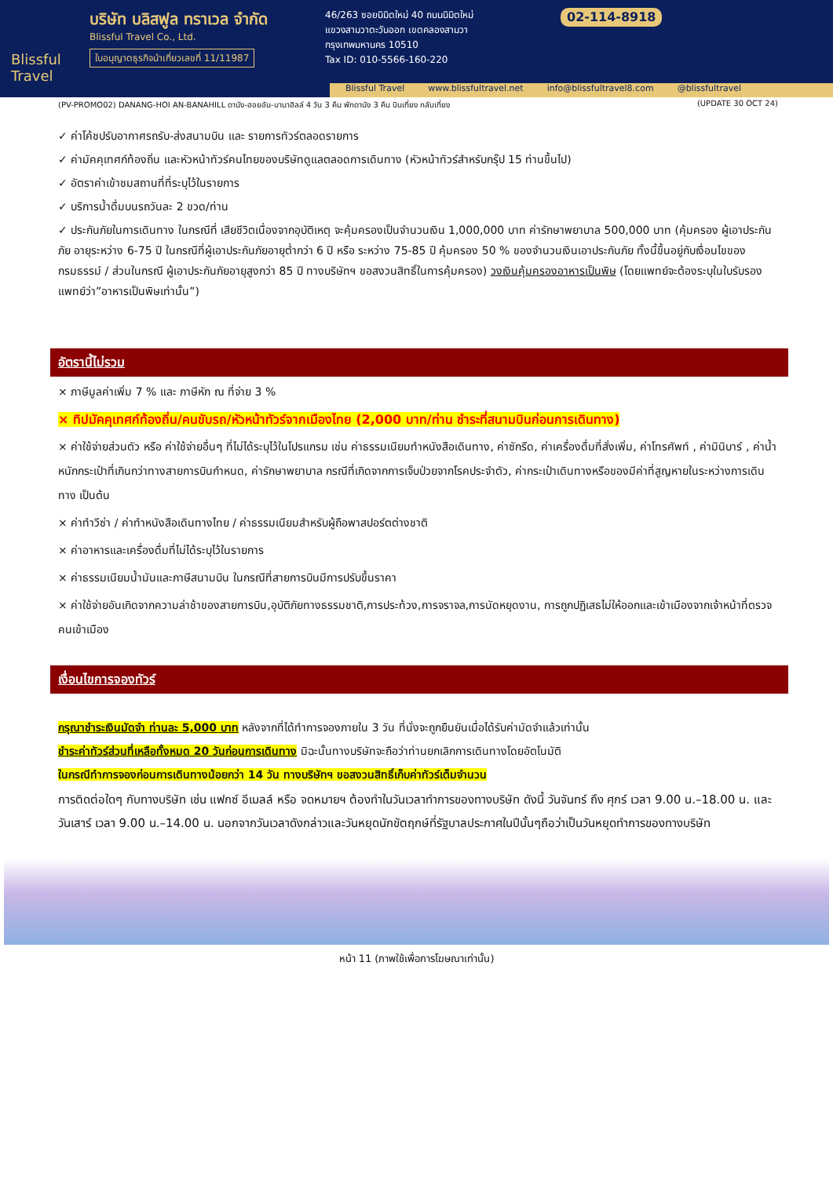Blissful Travel
บริษัท บลิสฟูล ทราเวล จำกัด
Blissful Travel Co., Ltd.
ใบอนุญาตธุรกิจนำเที่ยวเลขที่ 11/11987
46/263 ซอยนิมิตใหม่ 40 ถนนนิมิตใหม่
แขวงสามวาตะวันออก เขตคลองสามวา
กรุงเทพมหานคร 10510
Tax ID: 010-5566-160-220
02-114-8918
Blissful Travel www.blissfultravel.net info@blissfultravel8.com @blissfultravel
(PV-PROMO02) DANANG-HOI AN-BANAHILL ดานัง-ฮอยอัน-บานาฮิลล์ 4 วัน 3 คืน พักดานัง 3 คืน บินเที่ยง กลับเที่ยง (UPDATE 30 OCT 24)
✓ ค่าโค้ชปรับอากาศรถรับ-ส่งสนามบิน และ รายการทัวร์ตลอดรายการ
✓ ค่ามัคคุเทศก์ท้องถิ่น และหัวหน้าทัวร์คนไทยของบริษัทดูแลตลอดการเดินทาง (หัวหน้าทัวร์สำหรับกรุ๊ป 15 ท่านขึ้นไป)
✓ อัตราค่าเข้าชมสถานที่ที่ระบุไว้ในรายการ
✓ บริการน้ำดื่มบนรถวันละ 2 ขวด/ท่าน
✓ ประกันภัยในการเดินทาง ในกรณีที่ เสียชีวิตเนื่องจากอุบัติเหตุ จะคุ้มครองเป็นจำนวนเงิน 1,000,000 บาท ค่ารักษาพยาบาล 500,000 บาท (คุ้มครอง ผู้เอาประกันภัย อายุระหว่าง 6-75 ปี ในกรณีที่ผู้เอาประกันภัยอายุต่ำกว่า 6 ปี หรือ ระหว่าง 75-85 ปี คุ้มครอง 50 % ของจำนวนเงินเอาประกันภัย ทั้งนี้ขึ้นอยู่กับเงื่อนไขของกรมธรรม์ / ส่วนในกรณี ผู้เอาประกันภัยอายุสูงกว่า 85 ปี ทางบริษัทฯ ขอสงวนสิทธิ์ในการคุ้มครอง) วงเงินคุ้มครองอาหารเป็นพิษ (โดยแพทย์จะต้องระบุในใบรับรองแพทย์ว่า”อาหารเป็นพิษเท่านั้น”)
อัตรานี้ไม่รวม
× ภาษีมูลค่าเพิ่ม 7 % และ ภาษีหัก ณ ที่จ่าย 3 %
× ทิปมัคคุเทศก์ท้องถิ่น/คนขับรถ/หัวหน้าทัวร์จากเมืองไทย (2,000 บาท/ท่าน ชำระที่สนามบินก่อนการเดินทาง)
× ค่าใช้จ่ายส่วนตัว หรือ ค่าใช้จ่ายอื่นๆ ที่ไม่ได้ระบุไว้ในโปรแกรม เช่น ค่าธรรมเนียมทำหนังสือเดินทาง, ค่าซักรีด, ค่าเครื่องดื่มที่สั่งเพิ่ม, ค่าโทรศัพท์ , ค่ามินิบาร์ , ค่าน้ำหนักกระเป๋าที่เกินกว่าทางสายการบินกำหนด, ค่ารักษาพยาบาล กรณีที่เกิดจากการเจ็บป่วยจากโรคประจำตัว, ค่ากระเป๋าเดินทางหรือของมีค่าที่สูญหายในระหว่างการเดินทาง เป็นต้น
× ค่าทำวีซ่า / ค่าทำหนังสือเดินทางไทย / ค่าธรรมเนียมสำหรับผู้ถือพาสปอร์ตต่างชาติ
× ค่าอาหารและเครื่องดื่มที่ไม่ได้ระบุไว้ในรายการ
× ค่าธรรมเนียมน้ำมันและภาษีสนามบิน ในกรณีที่สายการบินมีการปรับขึ้นราคา
× ค่าใช้จ่ายอันเกิดจากความล่าช้าของสายการบิน,อุบัติภัยทางธรรมชาติ,การประท้วง,การจราจล,การนัดหยุดงาน, การถูกปฏิเสธไม่ให้ออกและเข้าเมืองจากเจ้าหน้าที่ตรวจคนเข้าเมือง
เงื่อนไขการจองทัวร์
กรุณาชำระเงินมัดจำ ท่านละ 5,000 บาท หลังจากที่ได้ทำการจองภายใน 3 วัน ที่นั่งจะถูกยืนยันเมื่อได้รับค่ามัดจำแล้วเท่านั้น
ชำระค่าทัวร์ส่วนที่เหลือทั้งหมด 20 วันก่อนการเดินทาง มิฉะนั้นทางบริษัทจะถือว่าท่านยกเลิกการเดินทางโดยอัตโนมัติ
ในกรณีทำการจองก่อนการเดินทางน้อยกว่า 14 วัน ทางบริษัทฯ ขอสงวนสิทธิ์เก็บค่าทัวร์เต็มจำนวน
การติดต่อใดๆ กับทางบริษัท เช่น แฟกซ์ อีเมลล์ หรือ จดหมายฯ ต้องทำในวันเวลาทำการของทางบริษัท ดังนี้ วันจันทร์ ถึง ศุกร์ เวลา 9.00 น.–18.00 น. และ วันเสาร์ เวลา 9.00 น.–14.00 น. นอกจากวันเวลาดังกล่าวและวันหยุดนักขัตฤกษ์ที่รัฐบาลประกาศในปีนั้นๆถือว่าเป็นวันหยุดทำการของทางบริษัท
หน้า 11 (ภาพใช้เพื่อการโฆษณาเท่านั้น)